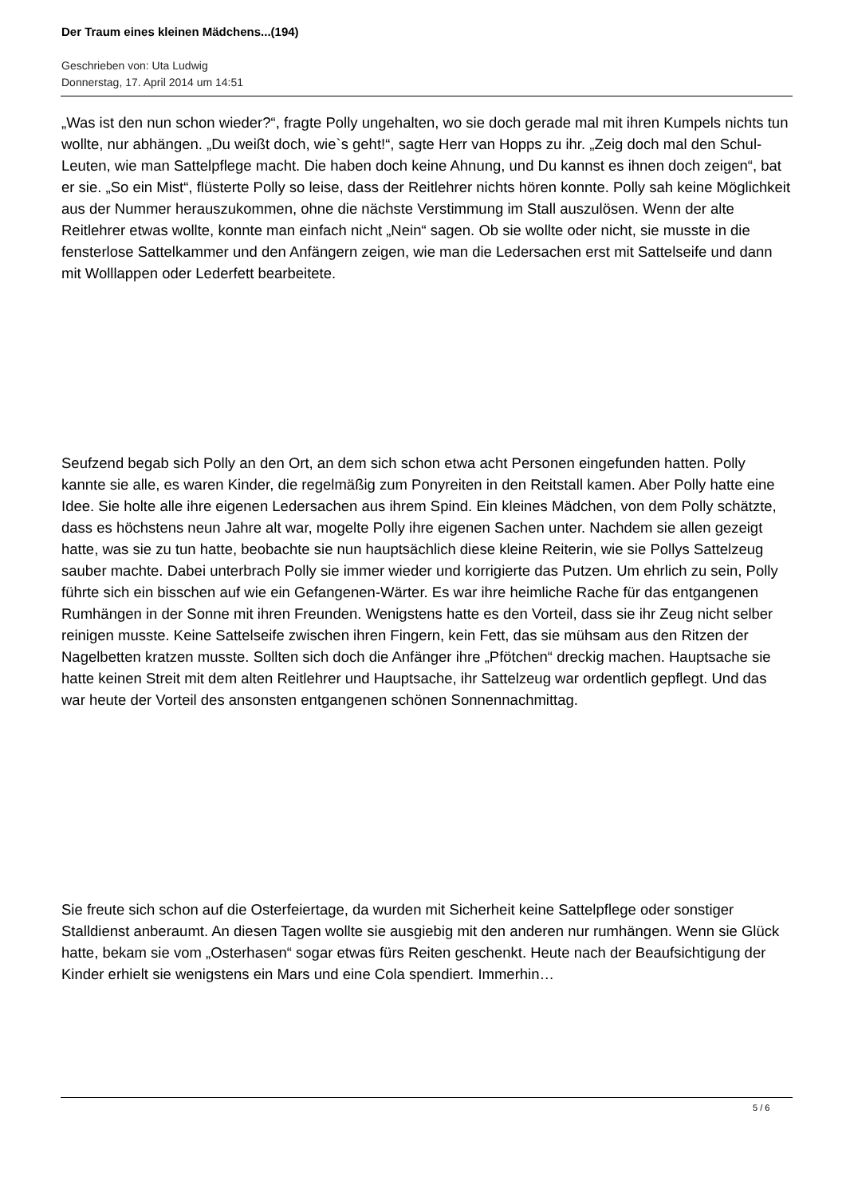Der Traum eines kleinen Mädchens...(194)
Geschrieben von: Uta Ludwig
Donnerstag, 17. April 2014 um 14:51
„Was ist den nun schon wieder?“, fragte Polly ungehalten, wo sie doch gerade mal mit ihren Kumpels nichts tun wollte, nur abhängen. „Du weißt doch, wie`s geht!“, sagte Herr van Hopps zu ihr. „Zeig doch mal den Schul-Leuten, wie man Sattelpflege macht. Die haben doch keine Ahnung, und Du kannst es ihnen doch zeigen“, bat er sie. „So ein Mist“, flüsterte Polly so leise, dass der Reitlehrer nichts hören konnte. Polly sah keine Möglichkeit aus der Nummer herauszukommen, ohne die nächste Verstimmung im Stall auszulösen. Wenn der alte Reitlehrer etwas wollte, konnte man einfach nicht „Nein“ sagen. Ob sie wollte oder nicht, sie musste in die fensterlose Sattelkammer und den Anfängern zeigen, wie man die Ledersachen erst mit Sattelseife und dann mit Wolllappen oder Lederfett bearbeitete.
Seufzend begab sich Polly an den Ort, an dem sich schon etwa acht Personen eingefunden hatten. Polly kannte sie alle, es waren Kinder, die regelmäßig zum Ponyreiten in den Reitstall kamen. Aber Polly hatte eine Idee. Sie holte alle ihre eigenen Ledersachen aus ihrem Spind. Ein kleines Mädchen, von dem Polly schätzte, dass es höchstens neun Jahre alt war, mogelte Polly ihre eigenen Sachen unter. Nachdem sie allen gezeigt hatte, was sie zu tun hatte, beobachte sie nun hauptsächlich diese kleine Reiterin, wie sie Pollys Sattelzeug sauber machte. Dabei unterbrach Polly sie immer wieder und korrigierte das Putzen. Um ehrlich zu sein, Polly führte sich ein bisschen auf wie ein Gefangenen-Wärter. Es war ihre heimliche Rache für das entgangenen Rumhängen in der Sonne mit ihren Freunden. Wenigstens hatte es den Vorteil, dass sie ihr Zeug nicht selber reinigen musste. Keine Sattelseife zwischen ihren Fingern, kein Fett, das sie mühsam aus den Ritzen der Nagelbetten kratzen musste. Sollten sich doch die Anfänger ihre „Pfötchen“ dreckig machen. Hauptsache sie hatte keinen Streit mit dem alten Reitlehrer und Hauptsache, ihr Sattelzeug war ordentlich gepflegt. Und das war heute der Vorteil des ansonsten entgangenen schönen Sonnennachmittag.
Sie freute sich schon auf die Osterfeiertage, da wurden mit Sicherheit keine Sattelpflege oder sonstiger Stalldienst anberaumt. An diesen Tagen wollte sie ausgiebig mit den anderen nur rumhängen. Wenn sie Glück hatte, bekam sie vom „Osterhasen“ sogar etwas fürs Reiten geschenkt. Heute nach der Beaufsichtigung der Kinder erhielt sie wenigstens ein Mars und eine Cola spendiert. Immerhin…
5 / 6